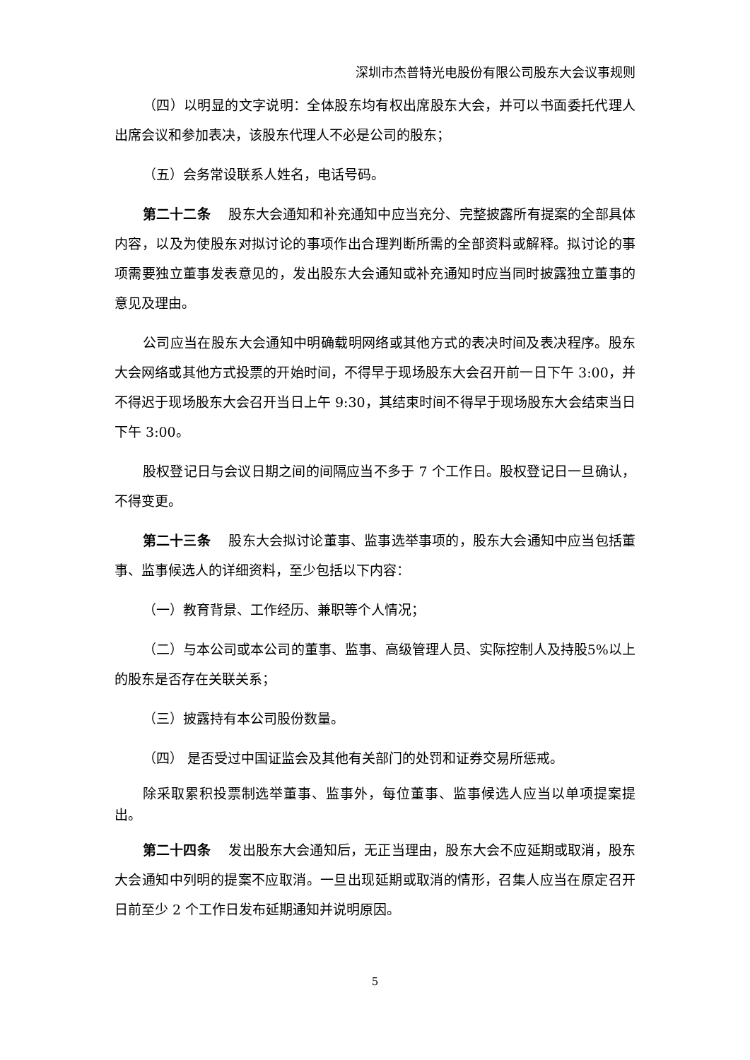深圳市杰普特光电股份有限公司股东大会议事规则
（四）以明显的文字说明：全体股东均有权出席股东大会，并可以书面委托代理人出席会议和参加表决，该股东代理人不必是公司的股东；
（五）会务常设联系人姓名，电话号码。
第二十二条　 股东大会通知和补充通知中应当充分、完整披露所有提案的全部具体内容，以及为使股东对拟讨论的事项作出合理判断所需的全部资料或解释。拟讨论的事项需要独立董事发表意见的，发出股东大会通知或补充通知时应当同时披露独立董事的意见及理由。
公司应当在股东大会通知中明确载明网络或其他方式的表决时间及表决程序。股东大会网络或其他方式投票的开始时间，不得早于现场股东大会召开前一日下午 3:00，并不得迟于现场股东大会召开当日上午 9:30，其结束时间不得早于现场股东大会结束当日下午 3:00。
股权登记日与会议日期之间的间隔应当不多于 7 个工作日。股权登记日一旦确认，不得变更。
第二十三条　 股东大会拟讨论董事、监事选举事项的，股东大会通知中应当包括董事、监事候选人的详细资料，至少包括以下内容：
（一）教育背景、工作经历、兼职等个人情况；
（二）与本公司或本公司的董事、监事、高级管理人员、实际控制人及持股5%以上的股东是否存在关联关系；
（三）披露持有本公司股份数量。
（四） 是否受过中国证监会及其他有关部门的处罚和证券交易所惩戒。
除采取累积投票制选举董事、监事外，每位董事、监事候选人应当以单项提案提出。
第二十四条　 发出股东大会通知后，无正当理由，股东大会不应延期或取消，股东大会通知中列明的提案不应取消。一旦出现延期或取消的情形，召集人应当在原定召开日前至少 2 个工作日发布延期通知并说明原因。
5